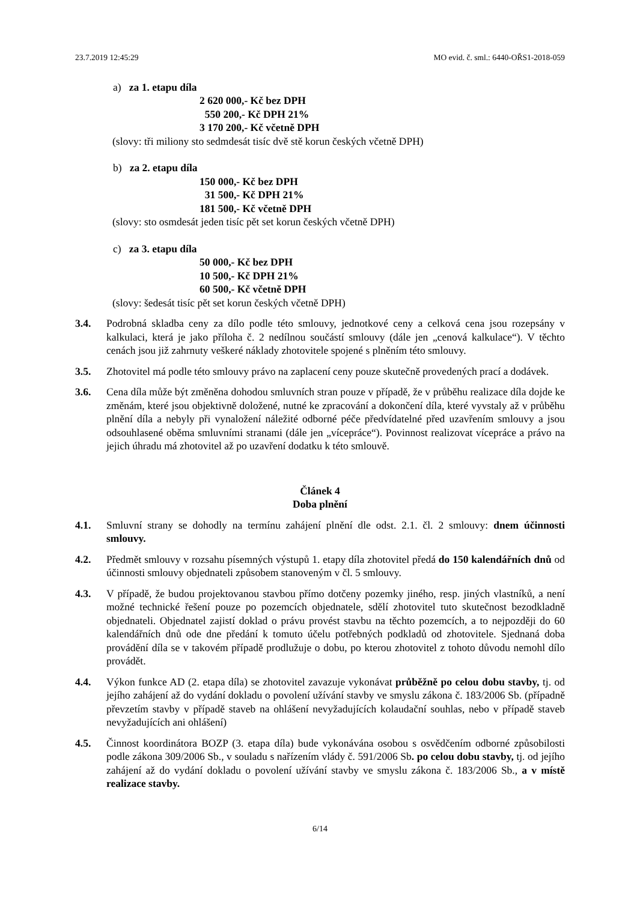23.7.2019 12:45:29 MO evid. č. sml.: 6440-OŘS1-2018-059
a) za 1. etapu díla
2 620 000,- Kč bez DPH
550 200,- Kč DPH 21%
3 170 200,- Kč včetně DPH
(slovy: tři miliony sto sedmdesát tisíc dvě stě korun českých včetně DPH)
b) za 2. etapu díla
150 000,- Kč bez DPH
31 500,- Kč DPH 21%
181 500,- Kč včetně DPH
(slovy: sto osmdesát jeden tisíc pět set korun českých včetně DPH)
c) za 3. etapu díla
50 000,- Kč bez DPH
10 500,- Kč DPH 21%
60 500,- Kč včetně DPH
(slovy: šedesát tisíc pět set korun českých včetně DPH)
3.4. Podrobná skladba ceny za dílo podle této smlouvy, jednotkové ceny a celková cena jsou rozepsány v kalkulaci, která je jako příloha č. 2 nedílnou součástí smlouvy (dále jen „cenová kalkulace“). V těchto cenách jsou již zahrnuty veškeré náklady zhotovitele spojené s plněním této smlouvy.
3.5. Zhotovitel má podle této smlouvy právo na zaplacení ceny pouze skutečně provedených prací a dodávek.
3.6. Cena díla může být změněna dohodou smluvních stran pouze v případě, že v průběhu realizace díla dojde ke změnám, které jsou objektivně doložené, nutné ke zpracování a dokončení díla, které vyvstaly až v průběhu plnění díla a nebyly při vynaložení náležité odborné péče předvídatelné před uzavřením smlouvy a jsou odsouhlasené oběma smluvními stranami (dále jen „vícepráce“). Povinnost realizovat vícepráce a právo na jejich úhradu má zhotovitel až po uzavření dodatku k této smlouvě.
Článek 4
Doba plnění
4.1. Smluvní strany se dohodly na termínu zahájení plnění dle odst. 2.1. čl. 2 smlouvy: dnem účinnosti smlouvy.
4.2. Předmět smlouvy v rozsahu písemných výstupů 1. etapy díla zhotovitel předá do 150 kalendářních dnů od účinnosti smlouvy objednateli způsobem stanoveným v čl. 5 smlouvy.
4.3. V případě, že budou projektovanou stavbou přímo dotčeny pozemky jiného, resp. jiných vlastníků, a není možné technické řešení pouze po pozemcích objednatele, sdělí zhotovitel tuto skutečnost bezodkladně objednateli. Objednatel zajistí doklad o právu provést stavbu na těchto pozemcích, a to nejpozději do 60 kalendářních dnů ode dne předání k tomuto účelu potřebných podkladů od zhotovitele. Sjednaná doba provádění díla se v takovém případě prodlužuje o dobu, po kterou zhotovitel z tohoto důvodu nemohl dílo provádět.
4.4. Výkon funkce AD (2. etapa díla) se zhotovitel zavazuje vykonávat průběžně po celou dobu stavby, tj. od jejího zahájení až do vydání dokladu o povolení užívání stavby ve smyslu zákona č. 183/2006 Sb. (případně převzetím stavby v případě staveb na ohlášení nevyžadujících kolaudační souhlas, nebo v případě staveb nevyžadujících ani ohlášení)
4.5. Činnost koordinátora BOZP (3. etapa díla) bude vykonávána osobou s osvědčením odborné způsobilosti podle zákona 309/2006 Sb., v souladu s nařízením vlády č. 591/2006 Sb. po celou dobu stavby, tj. od jejího zahájení až do vydání dokladu o povolení užívání stavby ve smyslu zákona č. 183/2006 Sb., a v místě realizace stavby.
6/14